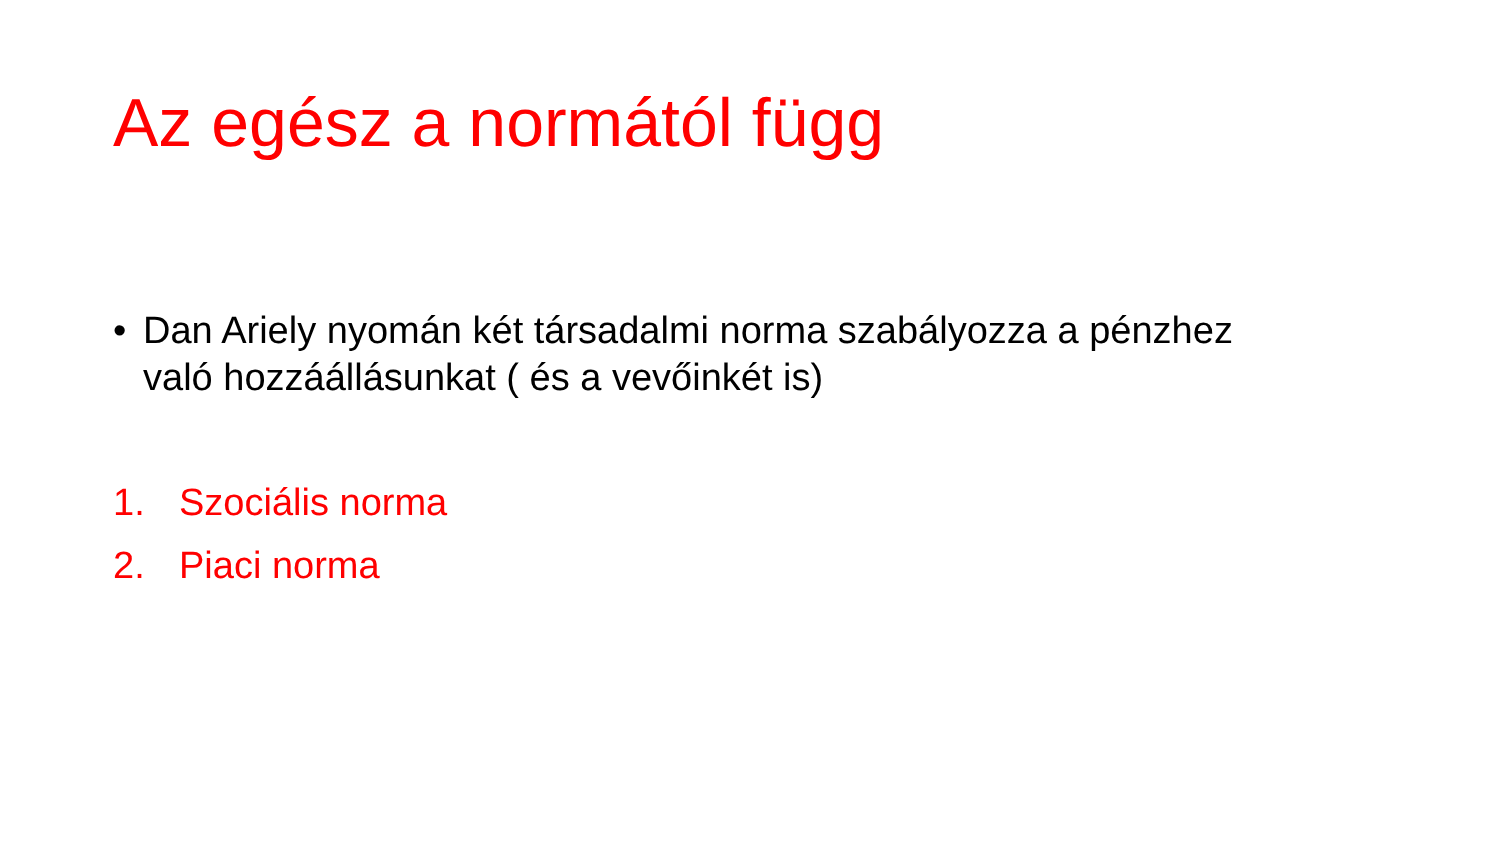Az egész a normától függ
• Dan Ariely nyomán két társadalmi norma szabályozza a pénzhez való hozzáállásunkat ( és a vevőinkét is)
1. Szociális norma
2. Piaci norma